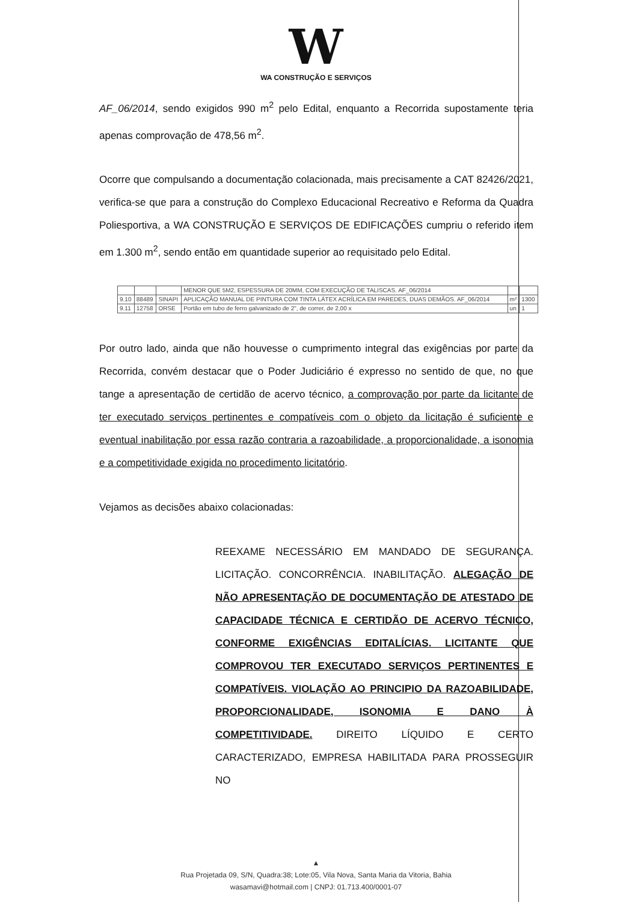W
WA CONSTRUÇÃO E SERVIÇOS
AF_06/2014, sendo exigidos 990 m<sup>2</sup> pelo Edital, enquanto a Recorrida supostamente teria apenas comprovação de 478,56 m<sup>2</sup>.
Ocorre que compulsando a documentação colacionada, mais precisamente a CAT 82426/2021, verifica-se que para a construção do Complexo Educacional Recreativo e Reforma da Quadra Poliesportiva, a WA CONSTRUÇÃO E SERVIÇOS DE EDIFICAÇÕES cumpriu o referido item em 1.300 m<sup>2</sup>, sendo então em quantidade superior ao requisitado pelo Edital.
| | | | MENOR QUE 5M2, ESPESSURA DE 20MM, COM EXECUÇÃO DE TALISCAS. AF_06/2014 | | |
| 9.10 | 88489 | SINAPI | APLICAÇÃO MANUAL DE PINTURA COM TINTA LÁTEX ACRÍLICA EM PAREDES, DUAS DEMÃOS. AF_06/2014 | m² | 1300 |
| 9.11 | 12758 | ORSE | Portão em tubo de ferro galvanizado de 2", de correr, de 2,00 x | un | 1 |
Por outro lado, ainda que não houvesse o cumprimento integral das exigências por parte da Recorrida, convém destacar que o Poder Judiciário é expresso no sentido de que, no que tange a apresentação de certidão de acervo técnico, a comprovação por parte da licitante de ter executado serviços pertinentes e compatíveis com o objeto da licitação é suficiente e eventual inabilitação por essa razão contraria a razoabilidade, a proporcionalidade, a isonomia e a competitividade exigida no procedimento licitatório.
Vejamos as decisões abaixo colacionadas:
REEXAME NECESSÁRIO EM MANDADO DE SEGURANÇA. LICITAÇÃO. CONCORRÊNCIA. INABILITAÇÃO. ALEGAÇÃO DE NÃO APRESENTAÇÃO DE DOCUMENTAÇÃO DE ATESTADO DE CAPACIDADE TÉCNICA E CERTIDÃO DE ACERVO TÉCNICO, CONFORME EXIGÊNCIAS EDITALÍCIAS. LICITANTE QUE COMPROVOU TER EXECUTADO SERVIÇOS PERTINENTES E COMPATÍVEIS. VIOLAÇÃO AO PRINCIPIO DA RAZOABILIDADE, PROPORCIONALIDADE, ISONOMIA E DANO À COMPETITIVIDADE. DIREITO LÍQUIDO E CERTO CARACTERIZADO, EMPRESA HABILITADA PARA PROSSEGUIR NO
▲
Rua Projetada 09, S/N, Quadra:38; Lote:05, Vila Nova, Santa Maria da Vitoria, Bahia
wasamavi@hotmail.com | CNPJ: 01.713.400/0001-07